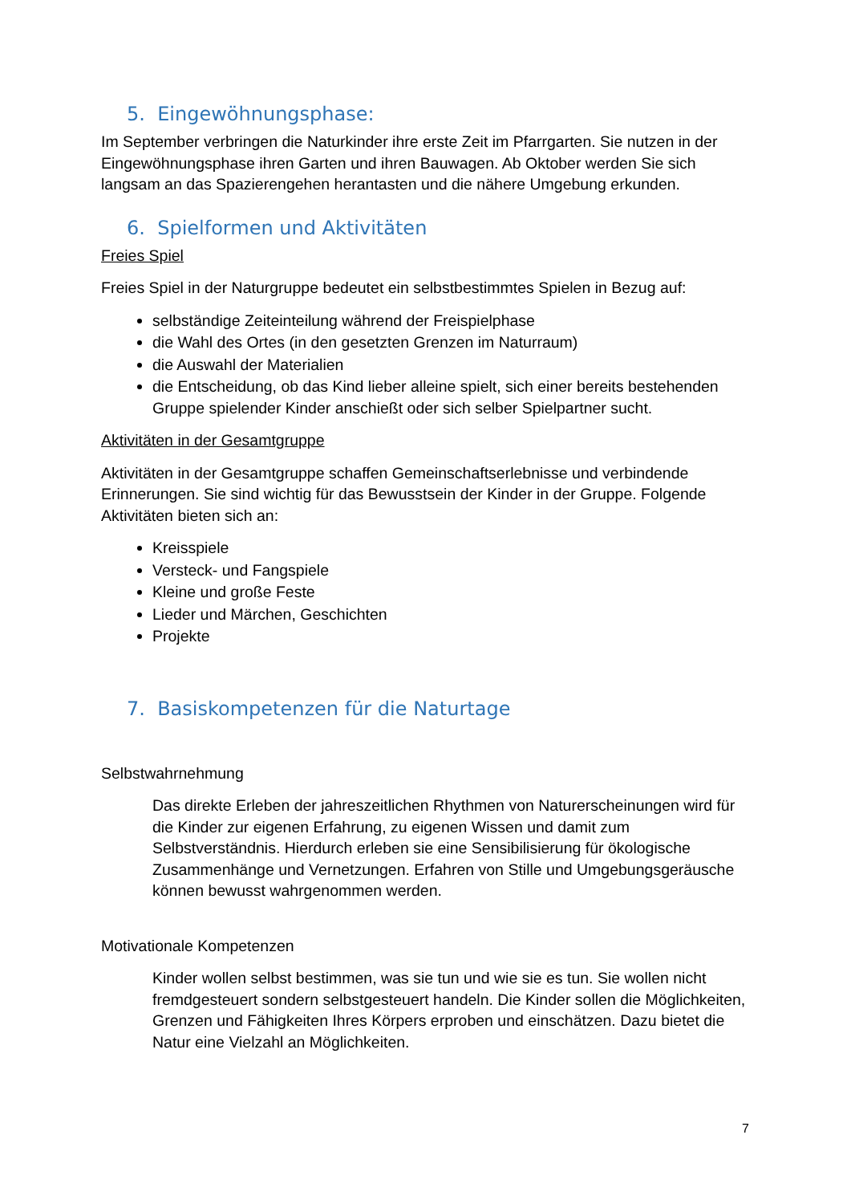5. Eingewöhnungsphase:
Im September verbringen die Naturkinder ihre erste Zeit im Pfarrgarten. Sie nutzen in der Eingewöhnungsphase ihren Garten und ihren Bauwagen. Ab Oktober werden Sie sich langsam an das Spazierengehen herantasten und die nähere Umgebung erkunden.
6. Spielformen und Aktivitäten
Freies Spiel
Freies Spiel in der Naturgruppe bedeutet ein selbstbestimmtes Spielen in Bezug auf:
selbständige Zeiteinteilung während der Freispielphase
die Wahl des Ortes (in den gesetzten Grenzen im Naturraum)
die Auswahl der Materialien
die Entscheidung, ob das Kind lieber alleine spielt, sich einer bereits bestehenden Gruppe spielender Kinder anschießt oder sich selber Spielpartner sucht.
Aktivitäten in der Gesamtgruppe
Aktivitäten in der Gesamtgruppe schaffen Gemeinschaftserlebnisse und verbindende Erinnerungen. Sie sind wichtig für das Bewusstsein der Kinder in der Gruppe. Folgende Aktivitäten bieten sich an:
Kreisspiele
Versteck- und Fangspiele
Kleine und große Feste
Lieder und Märchen, Geschichten
Projekte
7. Basiskompetenzen für die Naturtage
Selbstwahrnehmung
Das direkte Erleben der jahreszeitlichen Rhythmen von Naturerscheinungen wird für die Kinder zur eigenen Erfahrung, zu eigenen Wissen und damit zum Selbstverständnis. Hierdurch erleben sie eine Sensibilisierung für ökologische Zusammenhänge und Vernetzungen. Erfahren von Stille und Umgebungsgeräusche können bewusst wahrgenommen werden.
Motivationale Kompetenzen
Kinder wollen selbst bestimmen, was sie tun und wie sie es tun. Sie wollen nicht fremdgesteuert sondern selbstgesteuert handeln. Die Kinder sollen die Möglichkeiten, Grenzen und Fähigkeiten Ihres Körpers erproben und einschätzen. Dazu bietet die Natur eine Vielzahl an Möglichkeiten.
7